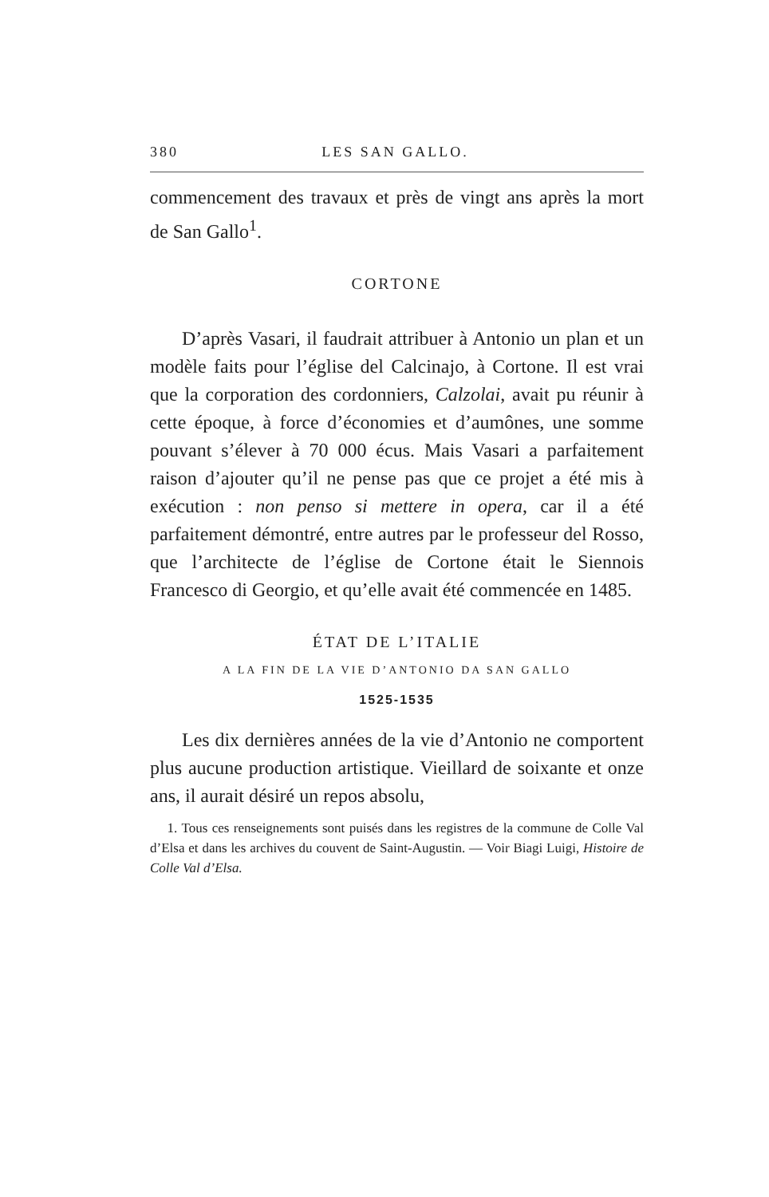380 LES SAN GALLO.
commencement des travaux et près de vingt ans après la mort de San Gallo<sup>1</sup>.
CORTONE
D’après Vasari, il faudrait attribuer à Antonio un plan et un modèle faits pour l’église del Calcinajo, à Cortone. Il est vrai que la corporation des cordonniers, Calzolai, avait pu réunir à cette époque, à force d’économies et d’aumônes, une somme pouvant s’élever à 70 000 écus. Mais Vasari a parfaitement raison d’ajouter qu’il ne pense pas que ce projet a été mis à exécution : non penso si mettere in opera, car il a été parfaitement démontré, entre autres par le professeur del Rosso, que l’architecte de l’église de Cortone était le Siennois Francesco di Georgio, et qu’elle avait été commencée en 1485.
ÉTAT DE L’ITALIE
A LA FIN DE LA VIE D’ANTONIO DA SAN GALLO
1525-1535
Les dix dernières années de la vie d’Antonio ne comportent plus aucune production artistique. Vieillard de soixante et onze ans, il aurait désiré un repos absolu,
1. Tous ces renseignements sont puisés dans les registres de la commune de Colle Val d’Elsa et dans les archives du couvent de Saint-Augustin. — Voir Biagi Luigi, Histoire de Colle Val d’Elsa.